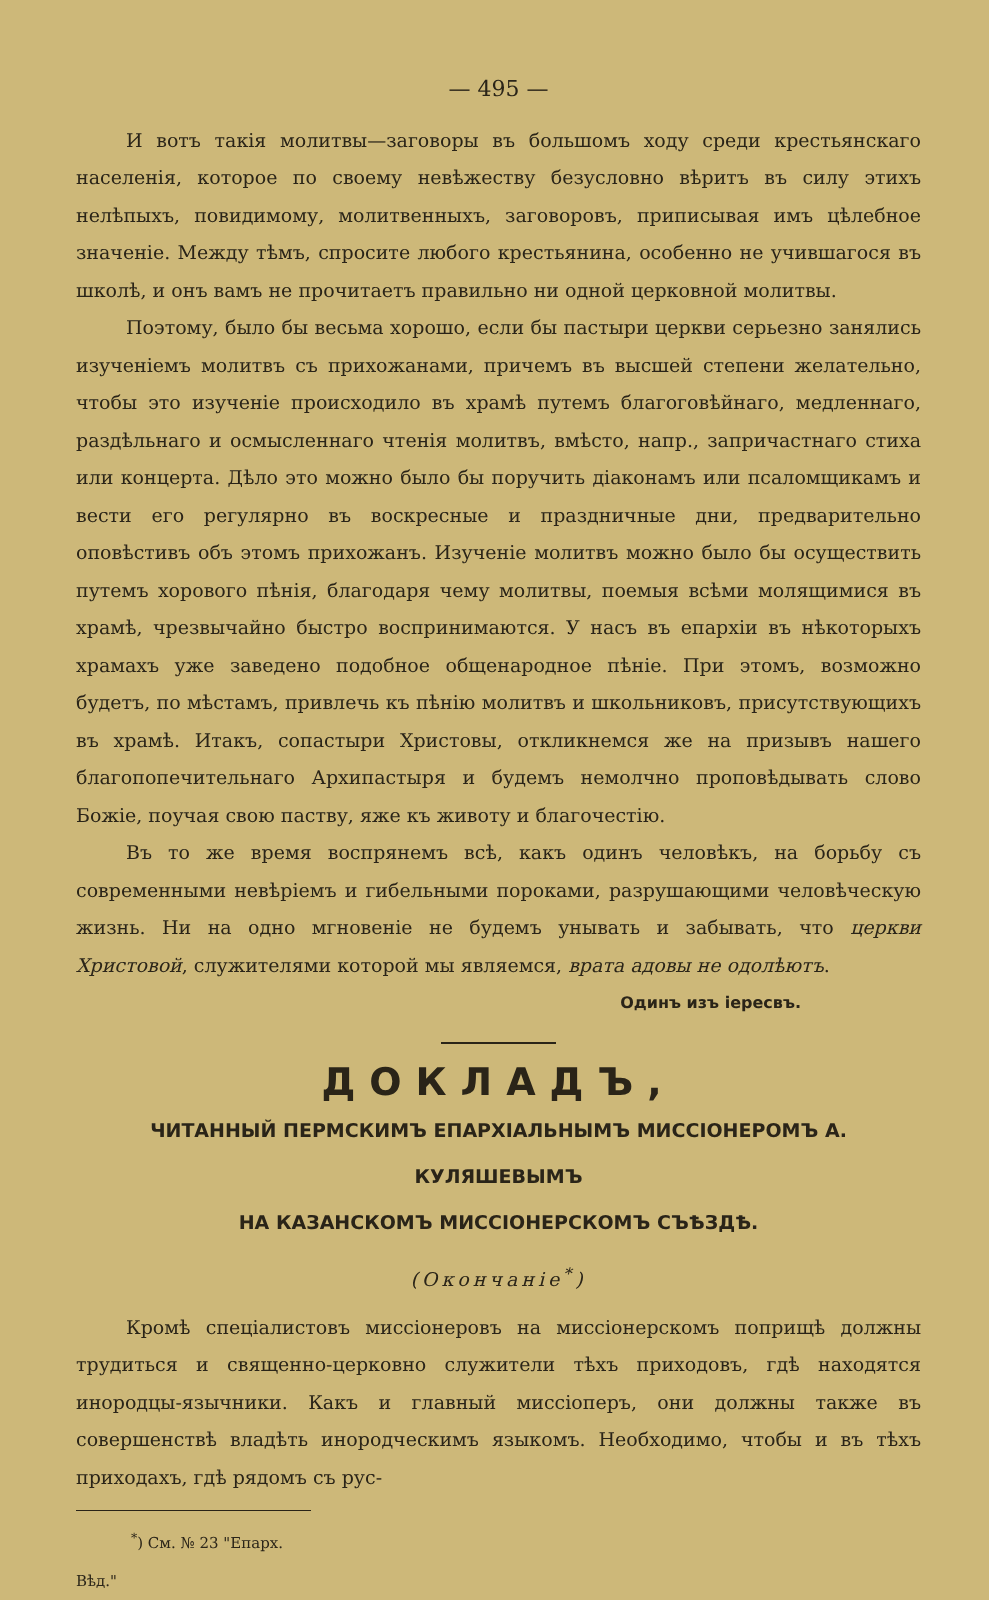— 495 —
И вотъ такія молитвы—заговоры въ большомъ ходу среди крестьянскаго населенія, которое по своему невѣжеству безусловно вѣритъ въ силу этихъ нелѣпыхъ, повидимому, молитвенныхъ, заговоровъ, приписывая имъ цѣлебное значеніе. Между тѣмъ, спросите любого крестьянина, особенно не учившагося въ школѣ, и онъ вамъ не прочитаетъ правильно ни одной церковной молитвы.
Поэтому, было бы весьма хорошо, если бы пастыри церкви серьезно занялись изученіемъ молитвъ съ прихожанами, причемъ въ высшей степени желательно, чтобы это изученіе происходило въ храмѣ путемъ благоговѣйнаго, медленнаго, раздѣльнаго и осмысленнаго чтенія молитвъ, вмѣсто, напр., запричастнаго стиха или концерта. Дѣло это можно было бы поручить діаконамъ или псаломщикамъ и вести его регулярно въ воскресные и праздничные дни, предварительно оповѣстивъ объ этомъ прихожанъ. Изученіе молитвъ можно было бы осуществить путемъ хорового пѣнія, благодаря чему молитвы, поемыя всѣми молящимися въ храмѣ, чрезвычайно быстро воспринимаются. У насъ въ епархіи въ нѣкоторыхъ храмахъ уже заведено подобное общенародное пѣніе. При этомъ, возможно будетъ, по мѣстамъ, привлечь къ пѣнію молитвъ и школьниковъ, присутствующихъ въ храмѣ. Итакъ, сопастыри Христовы, откликнемся же на призывъ нашего благопопечительнаго Архипастыря и будемъ немолчно проповѣдывать слово Божіе, поучая свою паству, яже къ животу и благочестію.
Въ то же время воспрянемъ всѣ, какъ одинъ человѣкъ, на борьбу съ современными невѣріемъ и гибельными пороками, разрушающими человѣческую жизнь. Ни на одно мгновеніе не будемъ унывать и забывать, что церкви Христовой, служителями которой мы являемся, врата адовы не одолѣютъ.
Одинъ изъ іересвъ.
ДОКЛАДЪ,
ЧИТАННЫЙ ПЕРМСКИМЪ ЕПАРХІАЛЬНЫМЪ МИССІОНЕРОМЪ А. КУЛЯШЕВЫМЪ
НА КАЗАНСКОМЪ МИССІОНЕРСКОМЪ СЪѢЗДѢ.
(Окончаніе<sup>*</sup>)
Кромѣ спеціалистовъ миссіонеровъ на миссіонерскомъ поприщѣ должны трудиться и священно-церковно служители тѣхъ приходовъ, гдѣ находятся инородцы-язычники. Какъ и главный миссіоперъ, они должны также въ совершенствѣ владѣть инородческимъ языкомъ. Необходимо, чтобы и въ тѣхъ приходахъ, гдѣ рядомъ съ рус-
<sup>*</sup>) См. № 23 "Епарх. Вѣд."